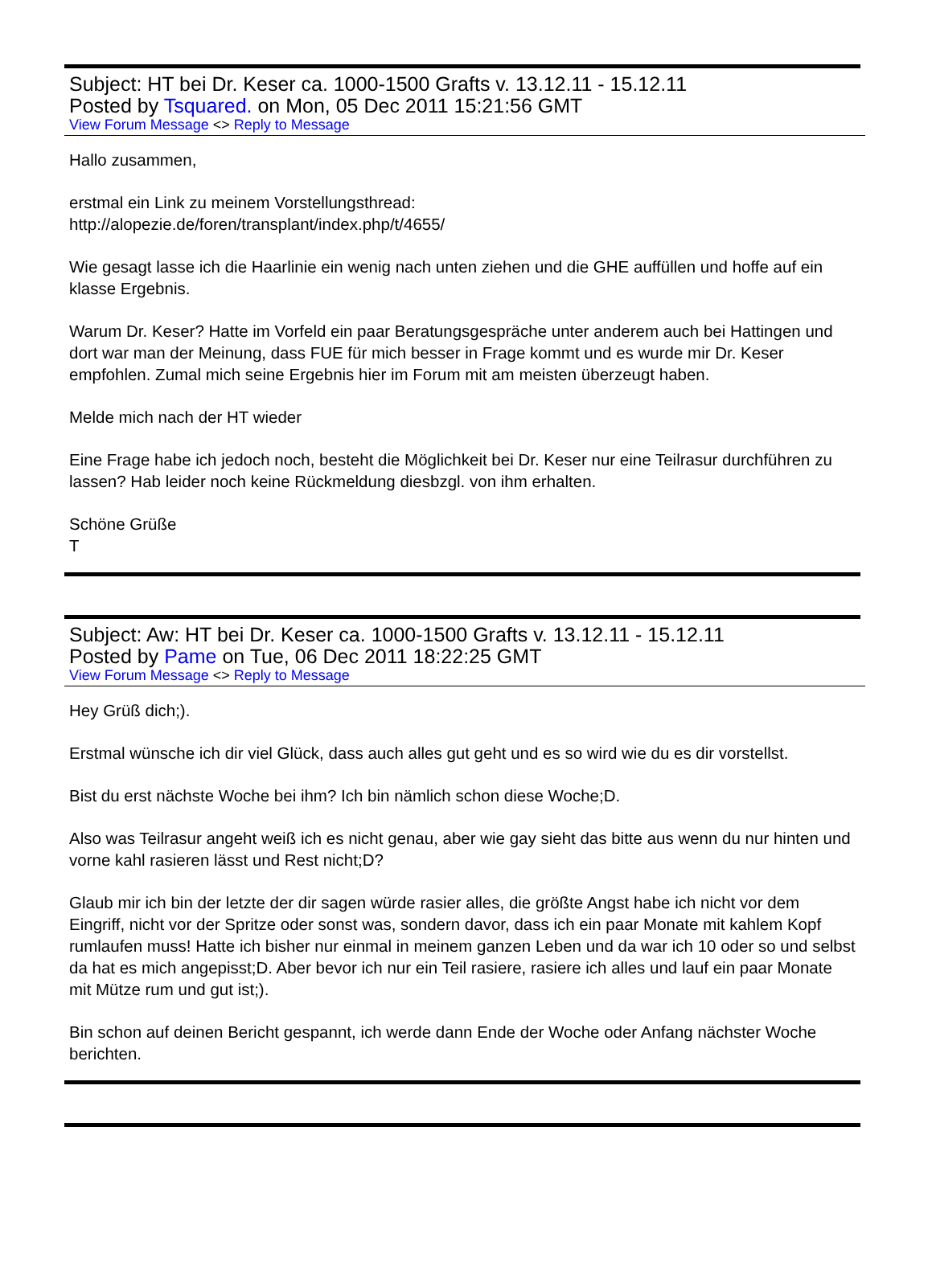Subject: HT bei Dr. Keser ca. 1000-1500 Grafts v. 13.12.11 - 15.12.11
Posted by Tsquared. on Mon, 05 Dec 2011 15:21:56 GMT
View Forum Message <> Reply to Message
Hallo zusammen,
erstmal ein Link zu meinem Vorstellungsthread:
http://alopezie.de/foren/transplant/index.php/t/4655/
Wie gesagt lasse ich die Haarlinie ein wenig nach unten ziehen und die GHE auffüllen und hoffe auf ein klasse Ergebnis.
Warum Dr. Keser? Hatte im Vorfeld ein paar Beratungsgespräche unter anderem auch bei Hattingen und dort war man der Meinung, dass FUE für mich besser in Frage kommt und es wurde mir Dr. Keser empfohlen. Zumal mich seine Ergebnis hier im Forum mit am meisten überzeugt haben.
Melde mich nach der HT wieder
Eine Frage habe ich jedoch noch, besteht die Möglichkeit bei Dr. Keser nur eine Teilrasur durchführen zu lassen? Hab leider noch keine Rückmeldung diesbzgl. von ihm erhalten.
Schöne Grüße
T
Subject: Aw: HT bei Dr. Keser ca. 1000-1500 Grafts v. 13.12.11 - 15.12.11
Posted by Pame on Tue, 06 Dec 2011 18:22:25 GMT
View Forum Message <> Reply to Message
Hey Grüß dich;).
Erstmal wünsche ich dir viel Glück, dass auch alles gut geht und es so wird wie du es dir vorstellst.
Bist du erst nächste Woche bei ihm? Ich bin nämlich schon diese Woche;D.
Also was Teilrasur angeht weiß ich es nicht genau, aber wie gay sieht das bitte aus wenn du nur hinten und vorne kahl rasieren lässt und Rest nicht;D?
Glaub mir ich bin der letzte der dir sagen würde rasier alles, die größte Angst habe ich nicht vor dem Eingriff, nicht vor der Spritze oder sonst was, sondern davor, dass ich ein paar Monate mit kahlem Kopf rumlaufen muss! Hatte ich bisher nur einmal in meinem ganzen Leben und da war ich 10 oder so und selbst da hat es mich angepisst;D. Aber bevor ich nur ein Teil rasiere, rasiere ich alles und lauf ein paar Monate mit Mütze rum und gut ist;).
Bin schon auf deinen Bericht gespannt, ich werde dann Ende der Woche oder Anfang nächster Woche berichten.